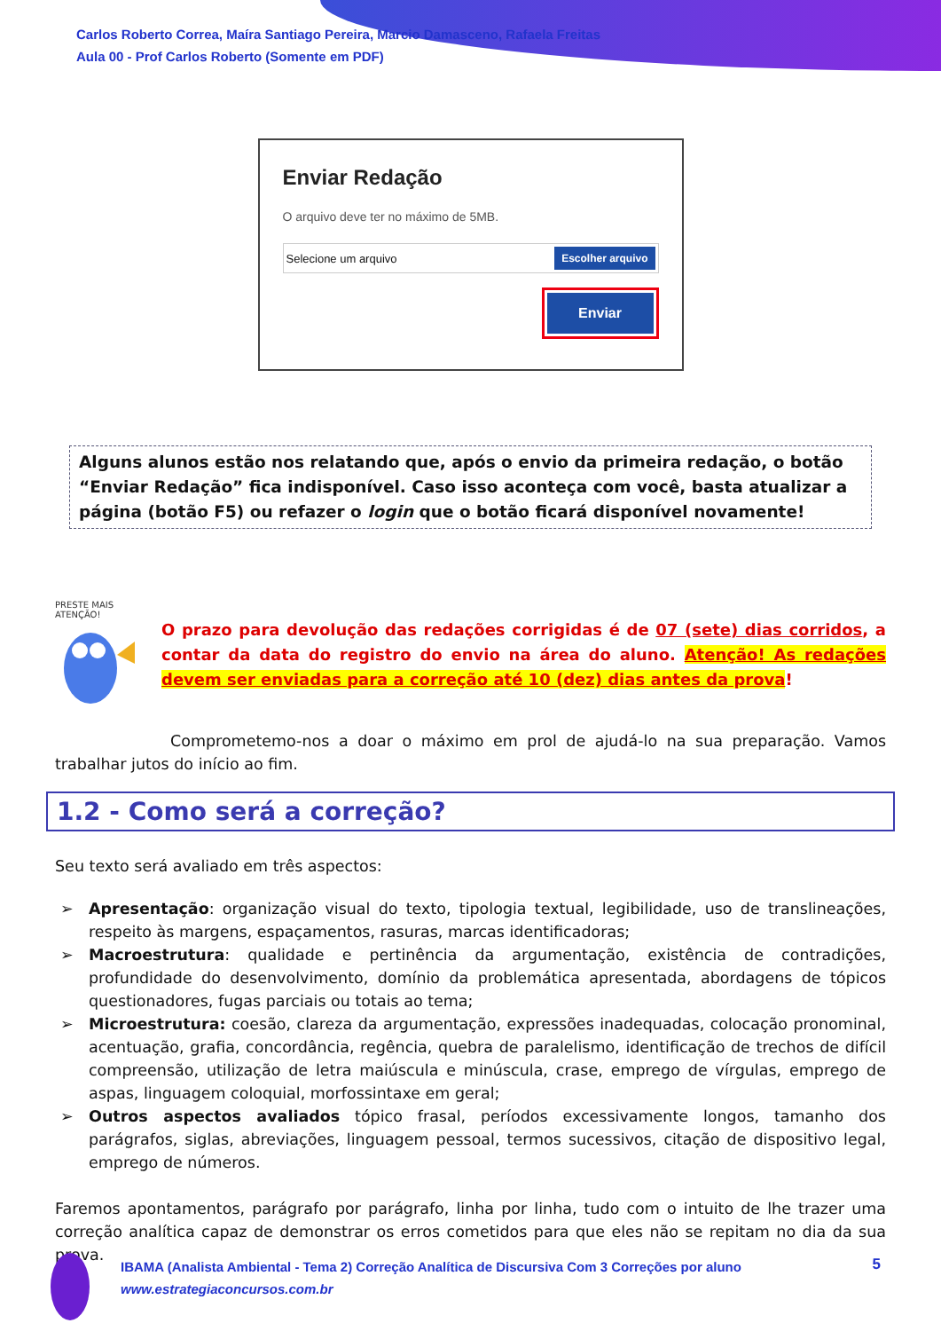Carlos Roberto Correa, Maíra Santiago Pereira, Marcio Damasceno, Rafaela Freitas
Aula 00 - Prof Carlos Roberto (Somente em PDF)
Enviar Redação
O arquivo deve ter no máximo de 5MB.
Selecione um arquivo Escolher arquivo
Enviar
Alguns alunos estão nos relatando que, após o envio da primeira redação, o botão “Enviar Redação” fica indisponível. Caso isso aconteça com você, basta atualizar a página (botão F5) ou refazer o login que o botão ficará disponível novamente!
PRESTE MAIS
ATENÇÃO!
O prazo para devolução das redações corrigidas é de 07 (sete) dias corridos, a contar da data do registro do envio na área do aluno. Atenção! As redações devem ser enviadas para a correção até 10 (dez) dias antes da prova!
Comprometemo-nos a doar o máximo em prol de ajudá-lo na sua preparação. Vamos trabalhar jutos do início ao fim.
1.2 - Como será a correção?
Seu texto será avaliado em três aspectos:
➢ Apresentação: organização visual do texto, tipologia textual, legibilidade, uso de translineações, respeito às margens, espaçamentos, rasuras, marcas identificadoras;
➢ Macroestrutura: qualidade e pertinência da argumentação, existência de contradições, profundidade do desenvolvimento, domínio da problemática apresentada, abordagens de tópicos questionadores, fugas parciais ou totais ao tema;
➢ Microestrutura: coesão, clareza da argumentação, expressões inadequadas, colocação pronominal, acentuação, grafia, concordância, regência, quebra de paralelismo, identificação de trechos de difícil compreensão, utilização de letra maiúscula e minúscula, crase, emprego de vírgulas, emprego de aspas, linguagem coloquial, morfossintaxe em geral;
➢ Outros aspectos avaliados tópico frasal, períodos excessivamente longos, tamanho dos parágrafos, siglas, abreviações, linguagem pessoal, termos sucessivos, citação de dispositivo legal, emprego de números.
Faremos apontamentos, parágrafo por parágrafo, linha por linha, tudo com o intuito de lhe trazer uma correção analítica capaz de demonstrar os erros cometidos para que eles não se repitam no dia da sua prova.
IBAMA (Analista Ambiental - Tema 2) Correção Analítica de Discursiva Com 3 Correções por aluno
www.estrategiaconcursos.com.br
5